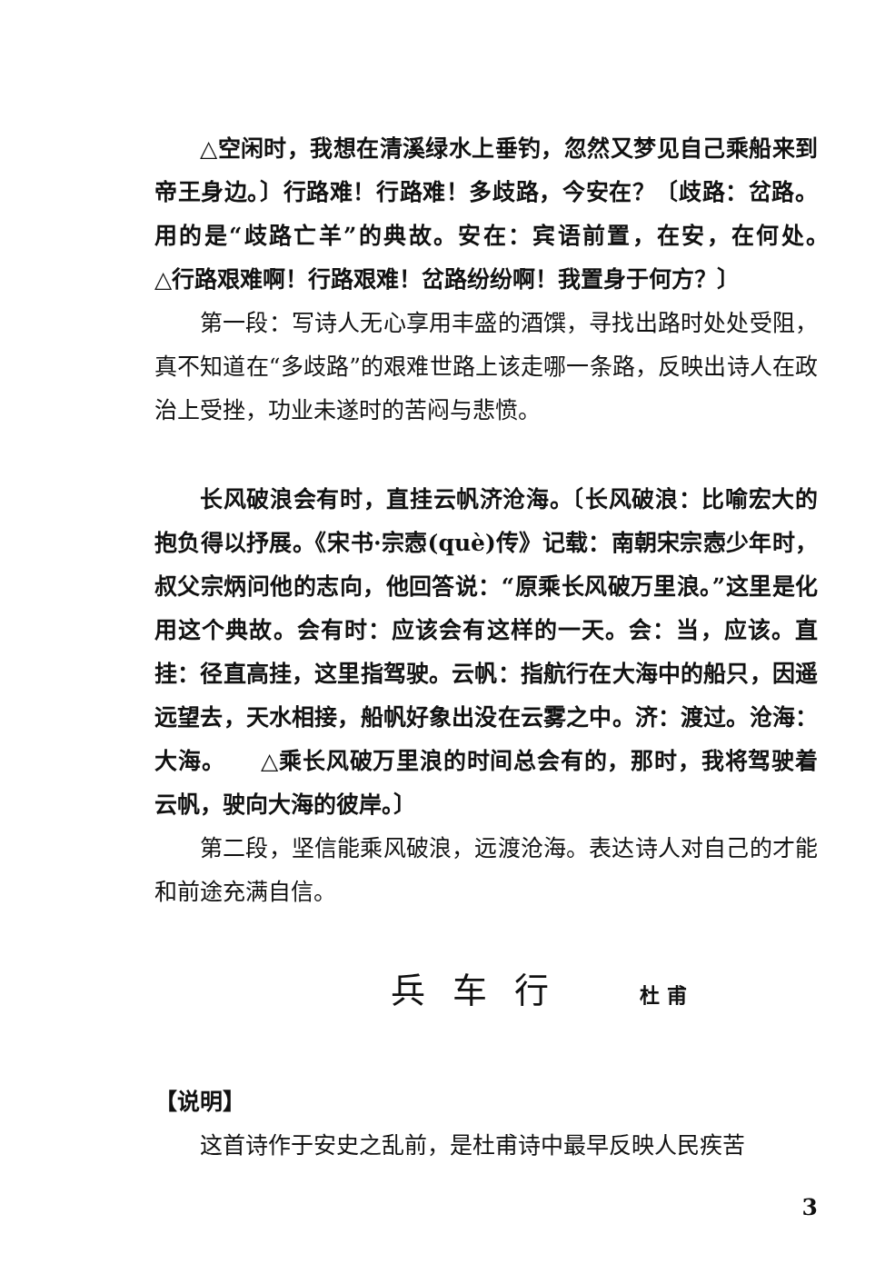△空闲时，我想在清溪绿水上垂钓，忽然又梦见自己乘船来到帝王身边。〕行路难！行路难！多歧路，今安在？〔歧路：岔路。用的是“歧路亡羊”的典故。安在：宾语前置，在安，在何处。　　△行路艰难啊！行路艰难！岔路纷纷啊！我置身于何方？〕
第一段：写诗人无心享用丰盛的酒馔，寻找出路时处处受阻，真不知道在“多歧路”的艰难世路上该走哪一条路，反映出诗人在政治上受挫，功业未遂时的苦闷与悲愤。
长风破浪会有时，直挂云帆济沧海。〔长风破浪：比喻宏大的抱负得以抒展。《宋书·宗悫(què)传》记载：南朝宋宗悫少年时，叔父宗炳问他的志向，他回答说：“原乘长风破万里浪。”这里是化用这个典故。会有时：应该会有这样的一天。会：当，应该。直挂：径直高挂，这里指驾驶。云帆：指航行在大海中的船只，因遥远望去，天水相接，船帆好象出没在云雾之中。济：渡过。沧海：大海。　　△乘长风破万里浪的时间总会有的，那时，我将驾驶着云帆，驶向大海的彼岸。〕
第二段，坚信能乘风破浪，远渡沧海。表达诗人对自己的才能和前途充满自信。
兵车行 杜甫
【说明】
这首诗作于安史之乱前，是杜甫诗中最早反映人民疾苦
3